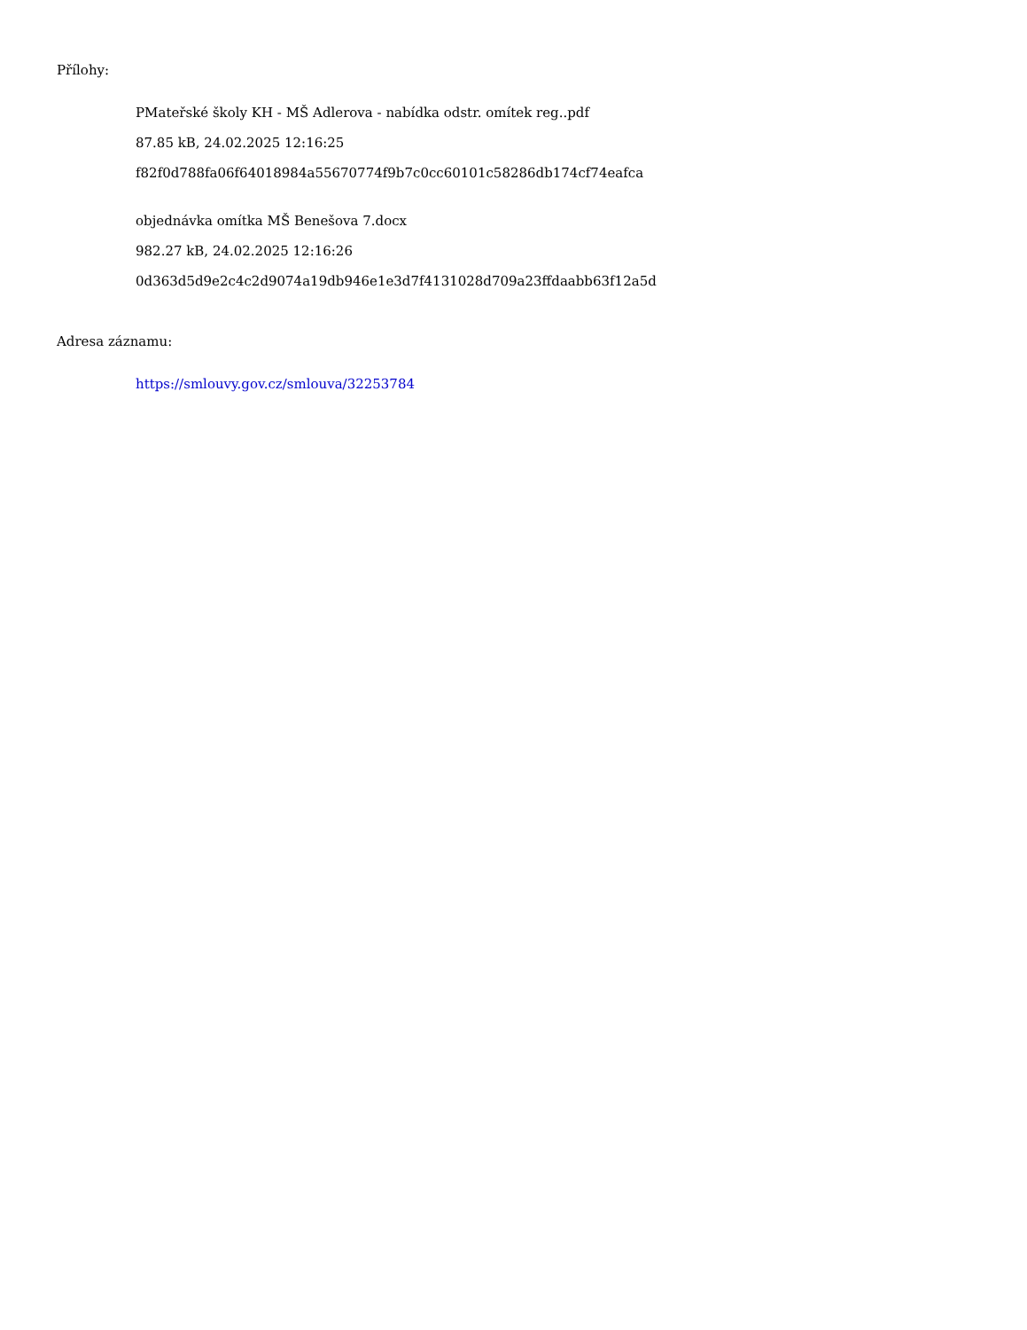Přílohy:
PMateřské školy KH - MŠ Adlerova - nabídka odstr. omítek reg..pdf
87.85 kB, 24.02.2025 12:16:25
f82f0d788fa06f64018984a55670774f9b7c0cc60101c58286db174cf74eafca
objednávka omítka MŠ Benešova 7.docx
982.27 kB, 24.02.2025 12:16:26
0d363d5d9e2c4c2d9074a19db946e1e3d7f4131028d709a23ffdaabb63f12a5d
Adresa záznamu:
https://smlouvy.gov.cz/smlouva/32253784